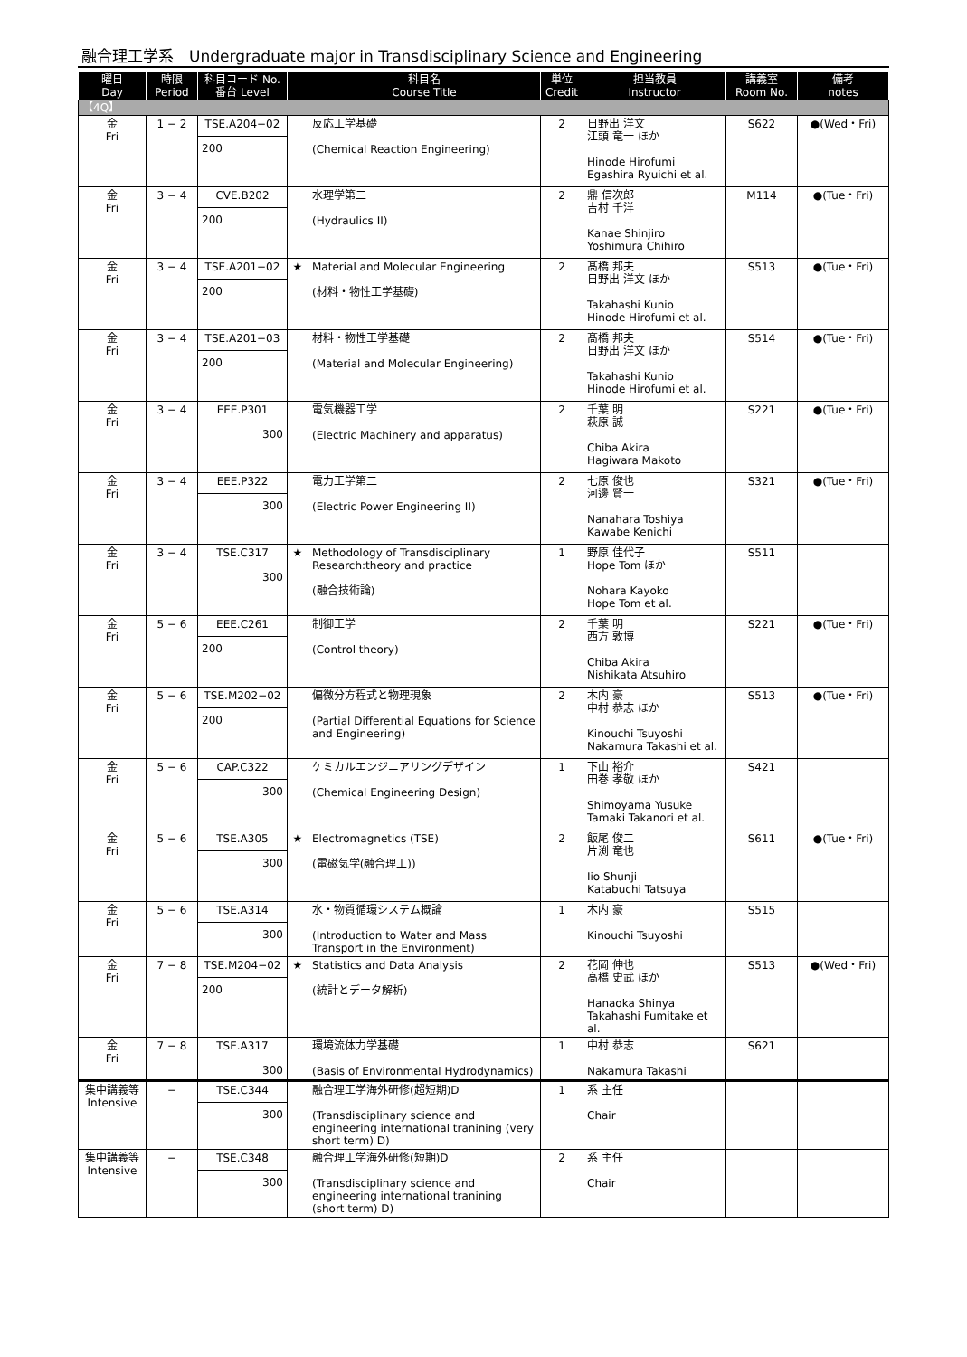融合理工学系　Undergraduate major in Transdisciplinary Science and Engineering
| 曜日 Day | 時限 Period | 科目コード No. 番台 Level | | 科目名 Course Title | 単位 Credit | 担当教員 Instructor | 講義室 Room No. | 備考 notes |
| --- | --- | --- | --- | --- | --- | --- | --- | --- |
| 【4Q】 | | | | | | | | |
| 金 Fri | 1 − 2 | TSE.A204−02 200 | | 反応工学基礎 (Chemical Reaction Engineering) | 2 | 日野出 洋文 江頭 竜一 ほか Hinode Hirofumi Egashira Ryuichi et al. | S622 | ●(Wed・Fri) |
| 金 Fri | 3 − 4 | CVE.B202 200 | | 水理学第二 (Hydraulics II) | 2 | 鼎 信次郎 吉村 千洋 Kanae Shinjiro Yoshimura Chihiro | M114 | ●(Tue・Fri) |
| 金 Fri | 3 − 4 | TSE.A201−02 200 | ★ | Material and Molecular Engineering (材料・物性工学基礎) | 2 | 髙橋 邦夫 日野出 洋文 ほか Takahashi Kunio Hinode Hirofumi et al. | S513 | ●(Tue・Fri) |
| 金 Fri | 3 − 4 | TSE.A201−03 200 | | 材料・物性工学基礎 (Material and Molecular Engineering) | 2 | 髙橋 邦夫 日野出 洋文 ほか Takahashi Kunio Hinode Hirofumi et al. | S514 | ●(Tue・Fri) |
| 金 Fri | 3 − 4 | EEE.P301 300 | | 電気機器工学 (Electric Machinery and apparatus) | 2 | 千葉 明 萩原 誠 Chiba Akira Hagiwara Makoto | S221 | ●(Tue・Fri) |
| 金 Fri | 3 − 4 | EEE.P322 300 | | 電力工学第二 (Electric Power Engineering II) | 2 | 七原 俊也 河邊 賢一 Nanahara Toshiya Kawabe Kenichi | S321 | ●(Tue・Fri) |
| 金 Fri | 3 − 4 | TSE.C317 300 | ★ | Methodology of Transdisciplinary Research:theory and practice (融合技術論) | 1 | 野原 佳代子 Hope Tom ほか Nohara Kayoko Hope Tom et al. | S511 | |
| 金 Fri | 5 − 6 | EEE.C261 200 | | 制御工学 (Control theory) | 2 | 千葉 明 西方 敦博 Chiba Akira Nishikata Atsuhiro | S221 | ●(Tue・Fri) |
| 金 Fri | 5 − 6 | TSE.M202−02 200 | | 偏微分方程式と物理現象 (Partial Differential Equations for Science and Engineering) | 2 | 木内 豪 中村 恭志 ほか Kinouchi Tsuyoshi Nakamura Takashi et al. | S513 | ●(Tue・Fri) |
| 金 Fri | 5 − 6 | CAP.C322 300 | | ケミカルエンジニアリングデザイン (Chemical Engineering Design) | 1 | 下山 裕介 田巻 孝敬 ほか Shimoyama Yusuke Tamaki Takanori et al. | S421 | |
| 金 Fri | 5 − 6 | TSE.A305 300 | ★ | Electromagnetics (TSE) (電磁気学(融合理工)) | 2 | 飯尾 俊二 片渕 竜也 Iio Shunji Katabuchi Tatsuya | S611 | ●(Tue・Fri) |
| 金 Fri | 5 − 6 | TSE.A314 300 | | 水・物質循環システム概論 (Introduction to Water and Mass Transport in the Environment) | 1 | 木内 豪 Kinouchi Tsuyoshi | S515 | |
| 金 Fri | 7 − 8 | TSE.M204−02 200 | ★ | Statistics and Data Analysis (統計とデータ解析) | 2 | 花岡 伸也 高橋 史武 ほか Hanaoka Shinya Takahashi Fumitake et al. | S513 | ●(Wed・Fri) |
| 金 Fri | 7 − 8 | TSE.A317 300 | | 環境流体力学基礎 (Basis of Environmental Hydrodynamics) | 1 | 中村 恭志 Nakamura Takashi | S621 | |
| 集中講義等 Intensive | − | TSE.C344 300 | | 融合理工学海外研修(超短期)D (Transdisciplinary science and engineering international tranining (very short term) D) | 1 | 系 主任 Chair | | |
| 集中講義等 Intensive | − | TSE.C348 300 | | 融合理工学海外研修(短期)D (Transdisciplinary science and engineering international tranining (short term) D) | 2 | 系 主任 Chair | | |